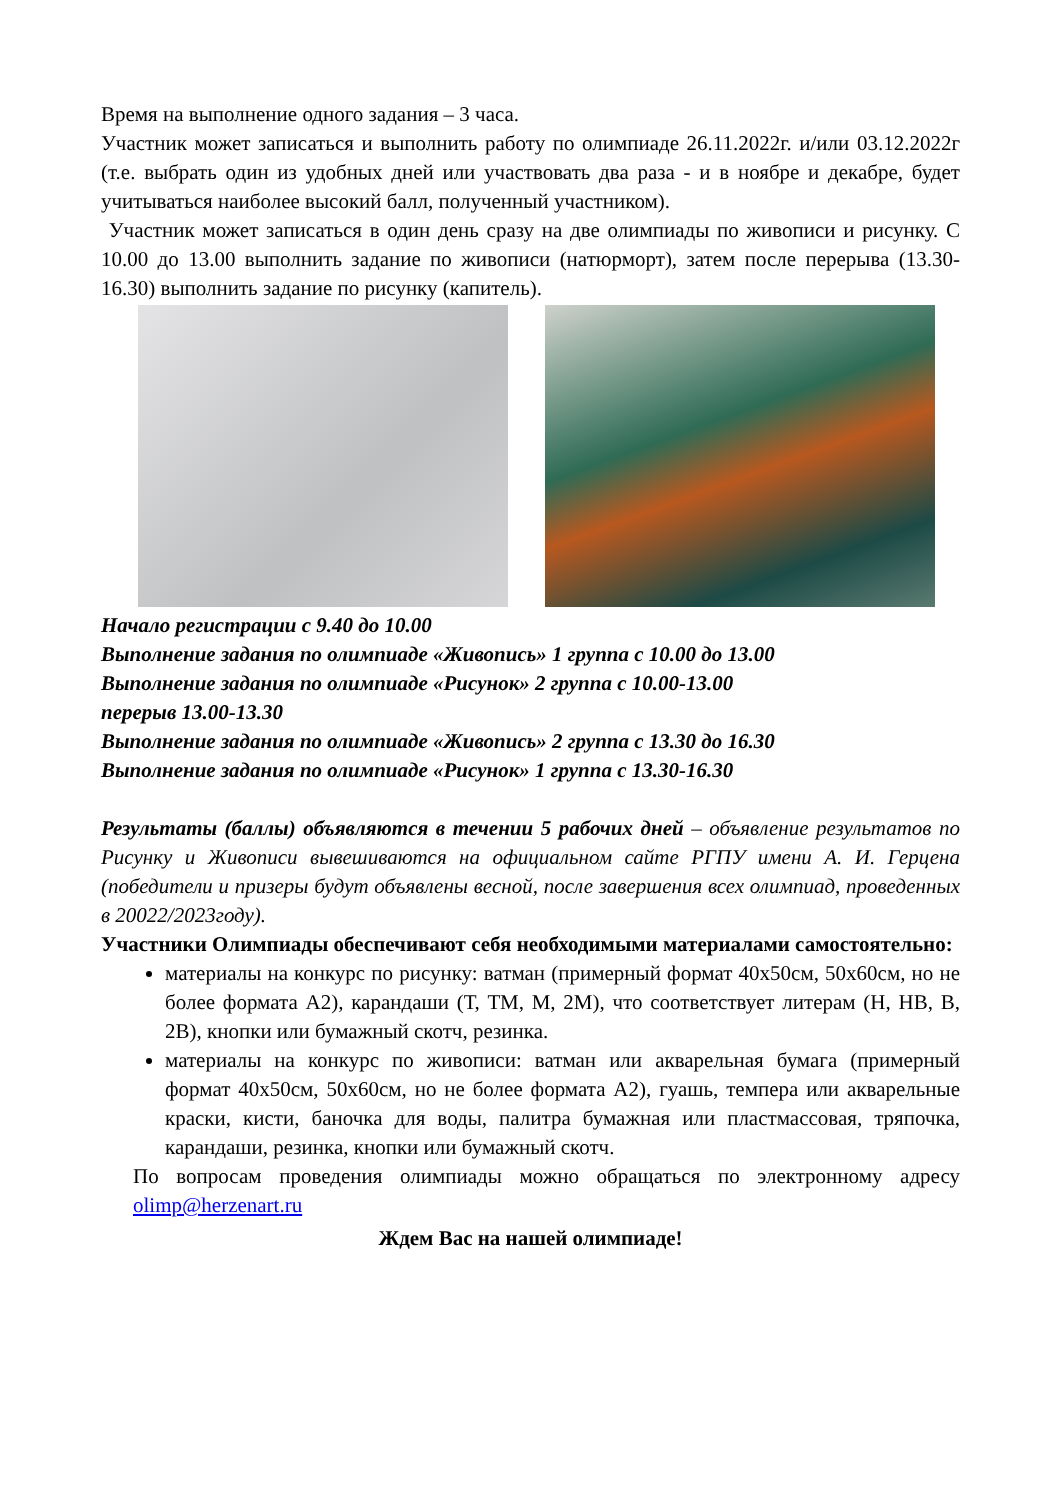Время на выполнение одного задания – 3 часа.
Участник может записаться и выполнить работу по олимпиаде 26.11.2022г. и/или 03.12.2022г (т.е. выбрать один из удобных дней или участвовать два раза - и в ноябре и декабре, будет учитываться наиболее высокий балл, полученный участником).
Участник может записаться в один день сразу на две олимпиады по живописи и рисунку. С 10.00 до 13.00 выполнить задание по живописи (натюрморт), затем после перерыва (13.30-16.30) выполнить задание по рисунку (капитель).
Начало регистрации с 9.40 до 10.00
Выполнение задания по олимпиаде «Живопись» 1 группа с 10.00 до 13.00
Выполнение задания по олимпиаде «Рисунок» 2 группа с 10.00-13.00
перерыв 13.00-13.30
Выполнение задания по олимпиаде «Живопись» 2 группа с 13.30 до 16.30
Выполнение задания по олимпиаде «Рисунок» 1 группа с 13.30-16.30
Результаты (баллы) объявляются в течении 5 рабочих дней – объявление результатов по Рисунку и Живописи вывешиваются на официальном сайте РГПУ имени А. И. Герцена (победители и призеры будут объявлены весной, после завершения всех олимпиад, проведенных в 20022/2023году).
Участники Олимпиады обеспечивают себя необходимыми материалами самостоятельно:
материалы на конкурс по рисунку: ватман (примерный формат 40х50см, 50х60см, но не более формата А2), карандаши (Т, ТМ, М, 2М), что соответствует литерам (H, HB, B, 2B), кнопки или бумажный скотч, резинка.
материалы на конкурс по живописи: ватман или акварельная бумага (примерный формат 40х50см, 50х60см, но не более формата А2), гуашь, темпера или акварельные краски, кисти, баночка для воды, палитра бумажная или пластмассовая, тряпочка, карандаши, резинка, кнопки или бумажный скотч.
По вопросам проведения олимпиады можно обращаться по электронному адресу olimp@herzenart.ru
Ждем Вас на нашей олимпиаде!